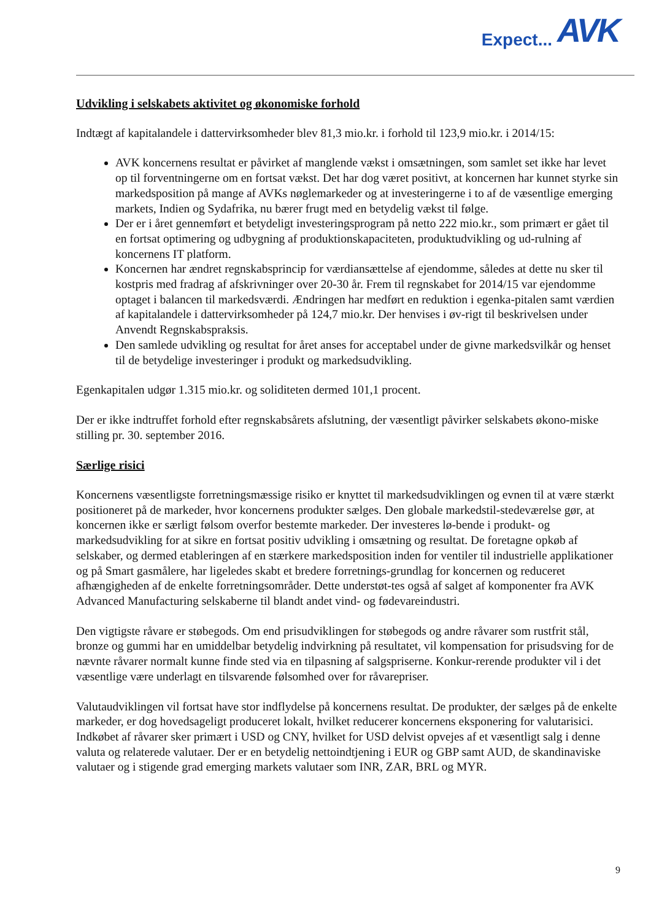Expect... AVK
Udvikling i selskabets aktivitet og økonomiske forhold
Indtægt af kapitalandele i dattervirksomheder blev 81,3 mio.kr. i forhold til 123,9 mio.kr. i 2014/15:
AVK koncernens resultat er påvirket af manglende vækst i omsætningen, som samlet set ikke har levet op til forventningerne om en fortsat vækst. Det har dog været positivt, at koncernen har kunnet styrke sin markedsposition på mange af AVKs nøglemarkeder og at investeringerne i to af de væsentlige emerging markets, Indien og Sydafrika, nu bærer frugt med en betydelig vækst til følge.
Der er i året gennemført et betydeligt investeringsprogram på netto 222 mio.kr., som primært er gået til en fortsat optimering og udbygning af produktionskapaciteten, produktudvikling og ud-rulning af koncernens IT platform.
Koncernen har ændret regnskabsprincip for værdiansættelse af ejendomme, således at dette nu sker til kostpris med fradrag af afskrivninger over 20-30 år. Frem til regnskabet for 2014/15 var ejendomme optaget i balancen til markedsværdi. Ændringen har medført en reduktion i egenka-pitalen samt værdien af kapitalandele i dattervirksomheder på 124,7 mio.kr. Der henvises i øv-rigt til beskrivelsen under Anvendt Regnskabspraksis.
Den samlede udvikling og resultat for året anses for acceptabel under de givne markedsvilkår og henset til de betydelige investeringer i produkt og markedsudvikling.
Egenkapitalen udgør 1.315 mio.kr. og soliditeten dermed 101,1 procent.
Der er ikke indtruffet forhold efter regnskabsårets afslutning, der væsentligt påvirker selskabets økono-miske stilling pr. 30. september 2016.
Særlige risici
Koncernens væsentligste forretningsmæssige risiko er knyttet til markedsudviklingen og evnen til at være stærkt positioneret på de markeder, hvor koncernens produkter sælges. Den globale markedstil-stedeværelse gør, at koncernen ikke er særligt følsom overfor bestemte markeder. Der investeres lø-bende i produkt- og markedsudvikling for at sikre en fortsat positiv udvikling i omsætning og resultat. De foretagne opkøb af selskaber, og dermed etableringen af en stærkere markedsposition inden for ventiler til industrielle applikationer og på Smart gasmålere, har ligeledes skabt et bredere forretnings-grundlag for koncernen og reduceret afhængigheden af de enkelte forretningsområder. Dette understøt-tes også af salget af komponenter fra AVK Advanced Manufacturing selskaberne til blandt andet vind- og fødevareindustri.
Den vigtigste råvare er støbegods. Om end prisudviklingen for støbegods og andre råvarer som rustfrit stål, bronze og gummi har en umiddelbar betydelig indvirkning på resultatet, vil kompensation for prisudsving for de nævnte råvarer normalt kunne finde sted via en tilpasning af salgspriserne. Konkur-rerende produkter vil i det væsentlige være underlagt en tilsvarende følsomhed over for råvarepriser.
Valutaudviklingen vil fortsat have stor indflydelse på koncernens resultat. De produkter, der sælges på de enkelte markeder, er dog hovedsageligt produceret lokalt, hvilket reducerer koncernens eksponering for valutarisici. Indkøbet af råvarer sker primært i USD og CNY, hvilket for USD delvist opvejes af et væsentligt salg i denne valuta og relaterede valutaer. Der er en betydelig nettoindtjening i EUR og GBP samt AUD, de skandinaviske valutaer og i stigende grad emerging markets valutaer som INR, ZAR, BRL og MYR.
9